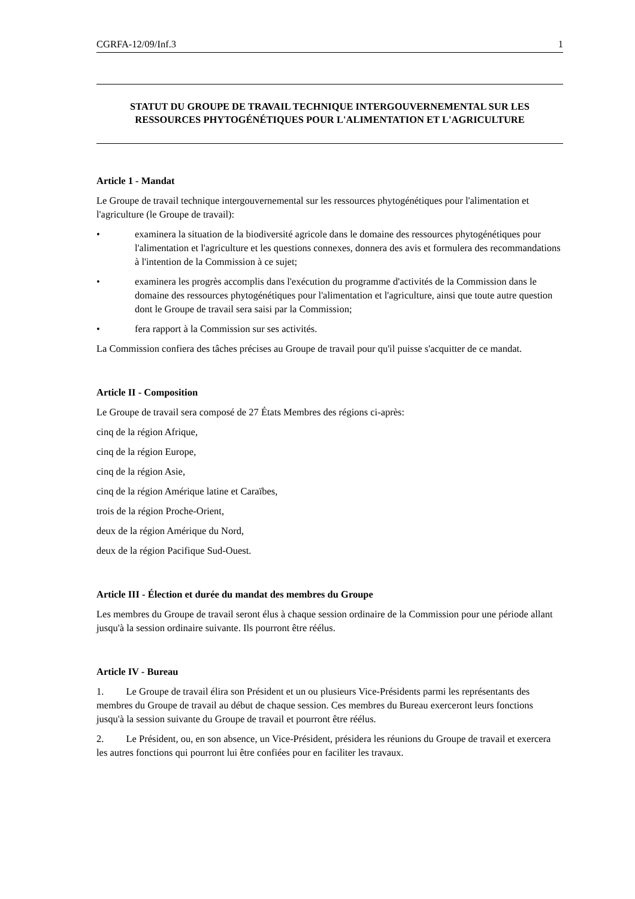CGRFA-12/09/Inf.3 1
STATUT DU GROUPE DE TRAVAIL TECHNIQUE INTERGOUVERNEMENTAL SUR LES RESSOURCES PHYTOGÉNÉTIQUES POUR L'ALIMENTATION ET L'AGRICULTURE
Article 1 - Mandat
Le Groupe de travail technique intergouvernemental sur les ressources phytogénétiques pour l'alimentation et l'agriculture (le Groupe de travail):
• examinera la situation de la biodiversité agricole dans le domaine des ressources phytogénétiques pour l'alimentation et l'agriculture et les questions connexes, donnera des avis et formulera des recommandations à l'intention de la Commission à ce sujet;
• examinera les progrès accomplis dans l'exécution du programme d'activités de la Commission dans le domaine des ressources phytogénétiques pour l'alimentation et l'agriculture, ainsi que toute autre question dont le Groupe de travail sera saisi par la Commission;
• fera rapport à la Commission sur ses activités.
La Commission confiera des tâches précises au Groupe de travail pour qu'il puisse s'acquitter de ce mandat.
Article II - Composition
Le Groupe de travail sera composé de 27 États Membres des régions ci-après:
cinq de la région Afrique,
cinq de la région Europe,
cinq de la région Asie,
cinq de la région Amérique latine et Caraïbes,
trois de la région Proche-Orient,
deux de la région Amérique du Nord,
deux de la région Pacifique Sud-Ouest.
Article III - Élection et durée du mandat des membres du Groupe
Les membres du Groupe de travail seront élus à chaque session ordinaire de la Commission pour une période allant jusqu'à la session ordinaire suivante. Ils pourront être réélus.
Article IV - Bureau
1. Le Groupe de travail élira son Président et un ou plusieurs Vice-Présidents parmi les représentants des membres du Groupe de travail au début de chaque session. Ces membres du Bureau exerceront leurs fonctions jusqu'à la session suivante du Groupe de travail et pourront être réélus.
2. Le Président, ou, en son absence, un Vice-Président, présidera les réunions du Groupe de travail et exercera les autres fonctions qui pourront lui être confiées pour en faciliter les travaux.